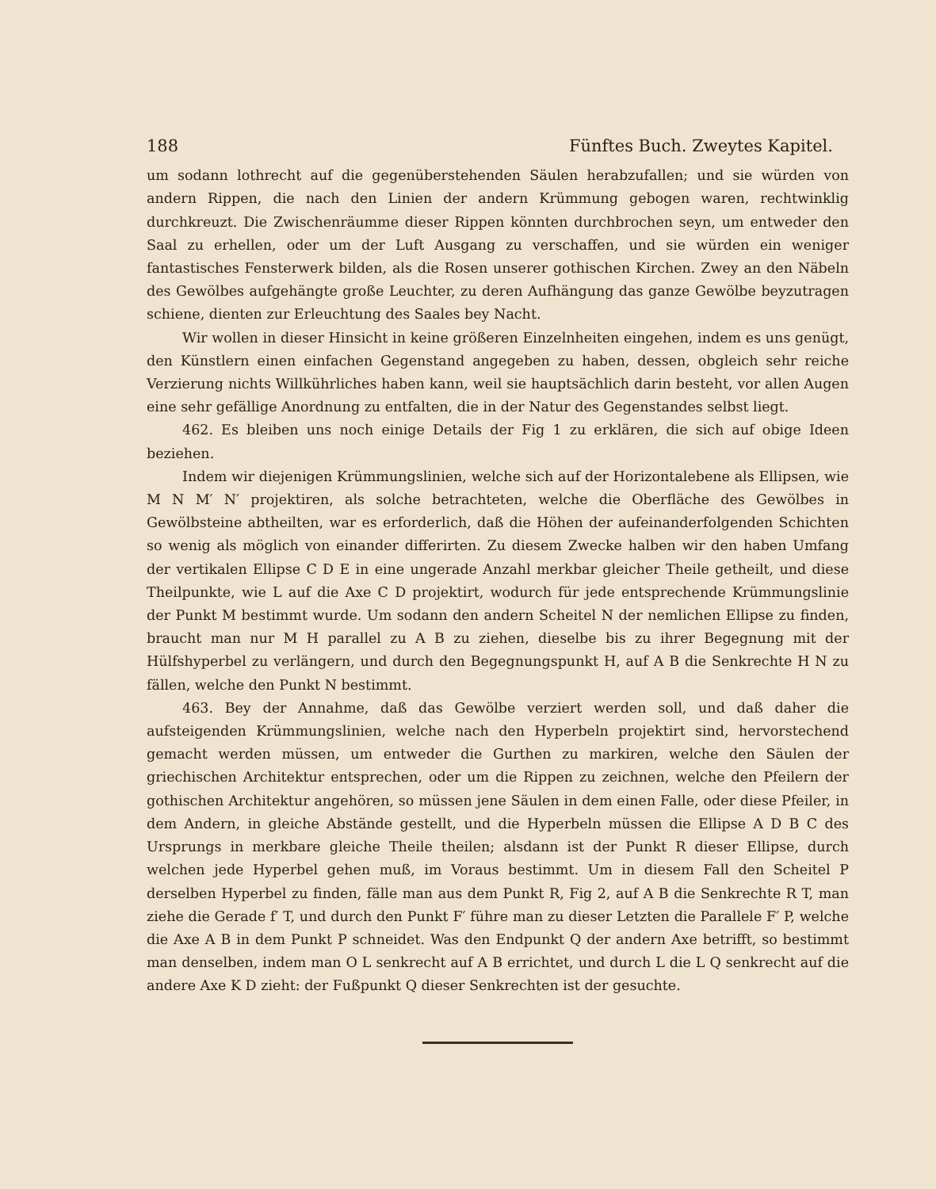188 Fünftes Buch. Zweytes Kapitel.
um sodann lothrecht auf die gegenüberstehenden Säulen herabzufallen; und sie würden von andern Rippen, die nach den Linien der andern Krümmung gebogen waren, rechtwinklig durchkreuzt. Die Zwischenräumme dieser Rippen könnten durchbrochen seyn, um entweder den Saal zu erhellen, oder um der Luft Ausgang zu verschaffen, und sie würden ein weniger fantastisches Fensterwerk bilden, als die Rosen unserer gothischen Kirchen. Zwey an den Näbeln des Gewölbes aufgehängte große Leuchter, zu deren Aufhängung das ganze Gewölbe beyzutragen schiene, dienten zur Erleuchtung des Saales bey Nacht.
Wir wollen in dieser Hinsicht in keine größeren Einzelnheiten eingehen, indem es uns genügt, den Künstlern einen einfachen Gegenstand angegeben zu haben, dessen, obgleich sehr reiche Verzierung nichts Willkührliches haben kann, weil sie hauptsächlich darin besteht, vor allen Augen eine sehr gefällige Anordnung zu entfalten, die in der Natur des Gegenstandes selbst liegt.
462. Es bleiben uns noch einige Details der Fig 1 zu erklären, die sich auf obige Ideen beziehen.
Indem wir diejenigen Krümmungslinien, welche sich auf der Horizontalebene als Ellipsen, wie M N M′ N′ projektiren, als solche betrachteten, welche die Oberfläche des Gewölbes in Gewölbsteine abtheilten, war es erforderlich, daß die Höhen der aufeinanderfolgenden Schichten so wenig als möglich von einander differirten. Zu diesem Zwecke halben wir den haben Umfang der vertikalen Ellipse C D E in eine ungerade Anzahl merkbar gleicher Theile getheilt, und diese Theilpunkte, wie L auf die Axe C D projektirt, wodurch für jede entsprechende Krümmungslinie der Punkt M bestimmt wurde. Um sodann den andern Scheitel N der nemlichen Ellipse zu finden, braucht man nur M H parallel zu A B zu ziehen, dieselbe bis zu ihrer Begegnung mit der Hülfshyperbel zu verlängern, und durch den Begegnungspunkt H, auf A B die Senkrechte H N zu fällen, welche den Punkt N bestimmt.
463. Bey der Annahme, daß das Gewölbe verziert werden soll, und daß daher die aufsteigenden Krümmungslinien, welche nach den Hyperbeln projektirt sind, hervorstechend gemacht werden müssen, um entweder die Gurthen zu markiren, welche den Säulen der griechischen Architektur entsprechen, oder um die Rippen zu zeichnen, welche den Pfeilern der gothischen Architektur angehören, so müssen jene Säulen in dem einen Falle, oder diese Pfeiler, in dem Andern, in gleiche Abstände gestellt, und die Hyperbeln müssen die Ellipse A D B C des Ursprungs in merkbare gleiche Theile theilen; alsdann ist der Punkt R dieser Ellipse, durch welchen jede Hyperbel gehen muß, im Voraus bestimmt. Um in diesem Fall den Scheitel P derselben Hyperbel zu finden, fälle man aus dem Punkt R, Fig 2, auf A B die Senkrechte R T, man ziehe die Gerade f′ T, und durch den Punkt F′ führe man zu dieser Letzten die Parallele F′ P, welche die Axe A B in dem Punkt P schneidet. Was den Endpunkt Q der andern Axe betrifft, so bestimmt man denselben, indem man O L senkrecht auf A B errichtet, und durch L die L Q senkrecht auf die andere Axe K D zieht: der Fußpunkt Q dieser Senkrechten ist der gesuchte.